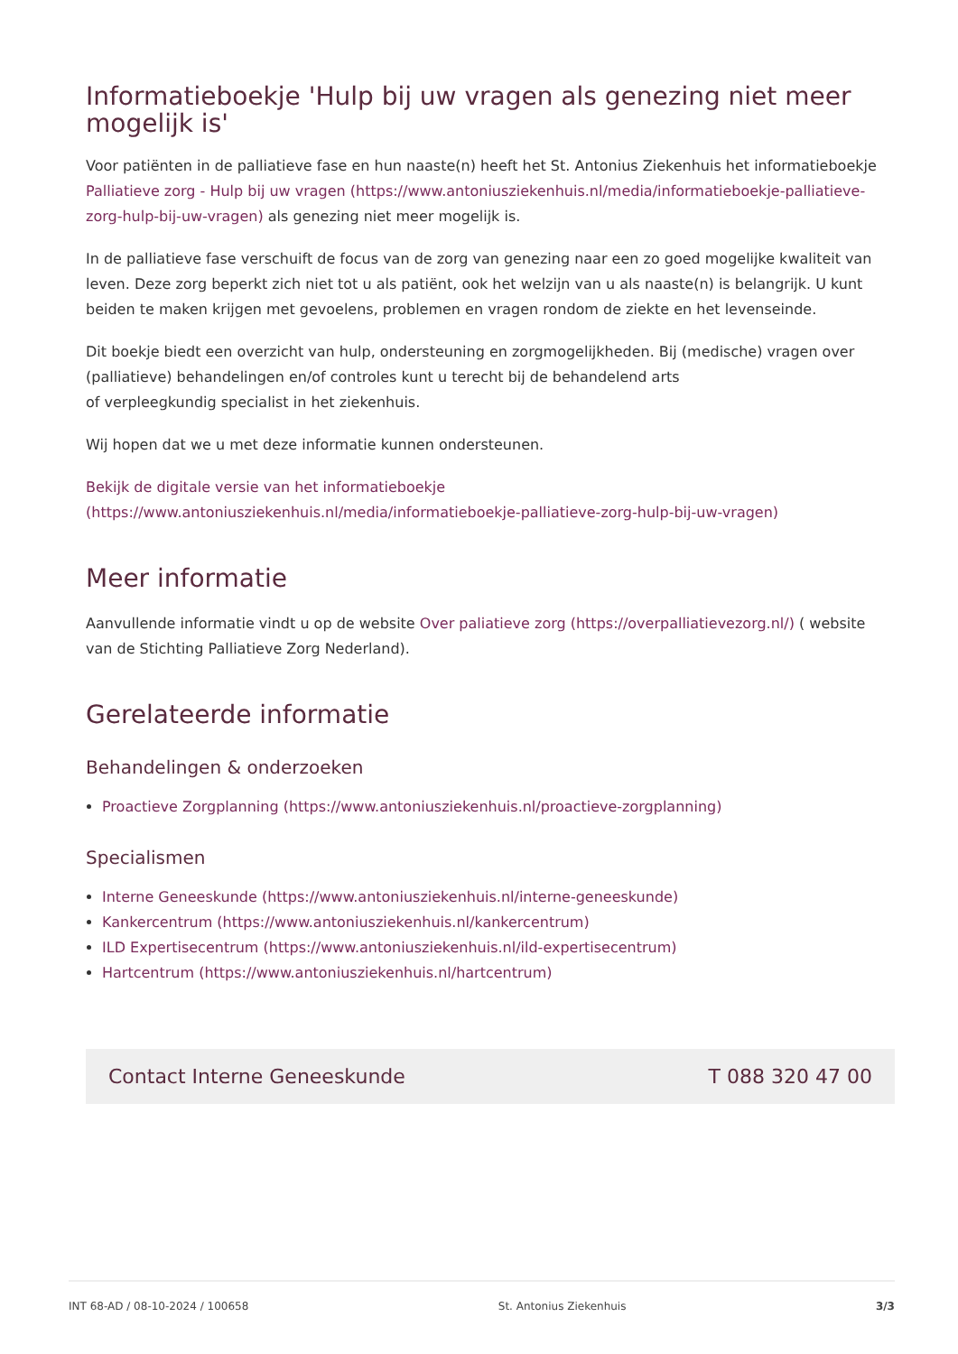Informatieboekje 'Hulp bij uw vragen als genezing niet meer mogelijk is'
Voor patiënten in de palliatieve fase en hun naaste(n) heeft het St. Antonius Ziekenhuis het informatieboekje Palliatieve zorg - Hulp bij uw vragen (https://www.antoniusziekenhuis.nl/media/informatieboekje-palliatieve-zorg-hulp-bij-uw-vragen) als genezing niet meer mogelijk is.
In de palliatieve fase verschuift de focus van de zorg van genezing naar een zo goed mogelijke kwaliteit van leven. Deze zorg beperkt zich niet tot u als patiënt, ook het welzijn van u als naaste(n) is belangrijk. U kunt beiden te maken krijgen met gevoelens, problemen en vragen rondom de ziekte en het levenseinde.
Dit boekje biedt een overzicht van hulp, ondersteuning en zorgmogelijkheden. Bij (medische) vragen over (palliatieve) behandelingen en/of controles kunt u terecht bij de behandelend arts
of verpleegkundig specialist in het ziekenhuis.
Wij hopen dat we u met deze informatie kunnen ondersteunen.
Bekijk de digitale versie van het informatieboekje
(https://www.antoniusziekenhuis.nl/media/informatieboekje-palliatieve-zorg-hulp-bij-uw-vragen)
Meer informatie
Aanvullende informatie vindt u op de website Over paliatieve zorg (https://overpalliatievezorg.nl/) ( website van de Stichting Palliatieve Zorg Nederland).
Gerelateerde informatie
Behandelingen & onderzoeken
Proactieve Zorgplanning (https://www.antoniusziekenhuis.nl/proactieve-zorgplanning)
Specialismen
Interne Geneeskunde (https://www.antoniusziekenhuis.nl/interne-geneeskunde)
Kankercentrum (https://www.antoniusziekenhuis.nl/kankercentrum)
ILD Expertisecentrum (https://www.antoniusziekenhuis.nl/ild-expertisecentrum)
Hartcentrum (https://www.antoniusziekenhuis.nl/hartcentrum)
Contact Interne Geneeskunde T 088 320 47 00
INT 68-AD / 08-10-2024 / 100658 St. Antonius Ziekenhuis 3/3